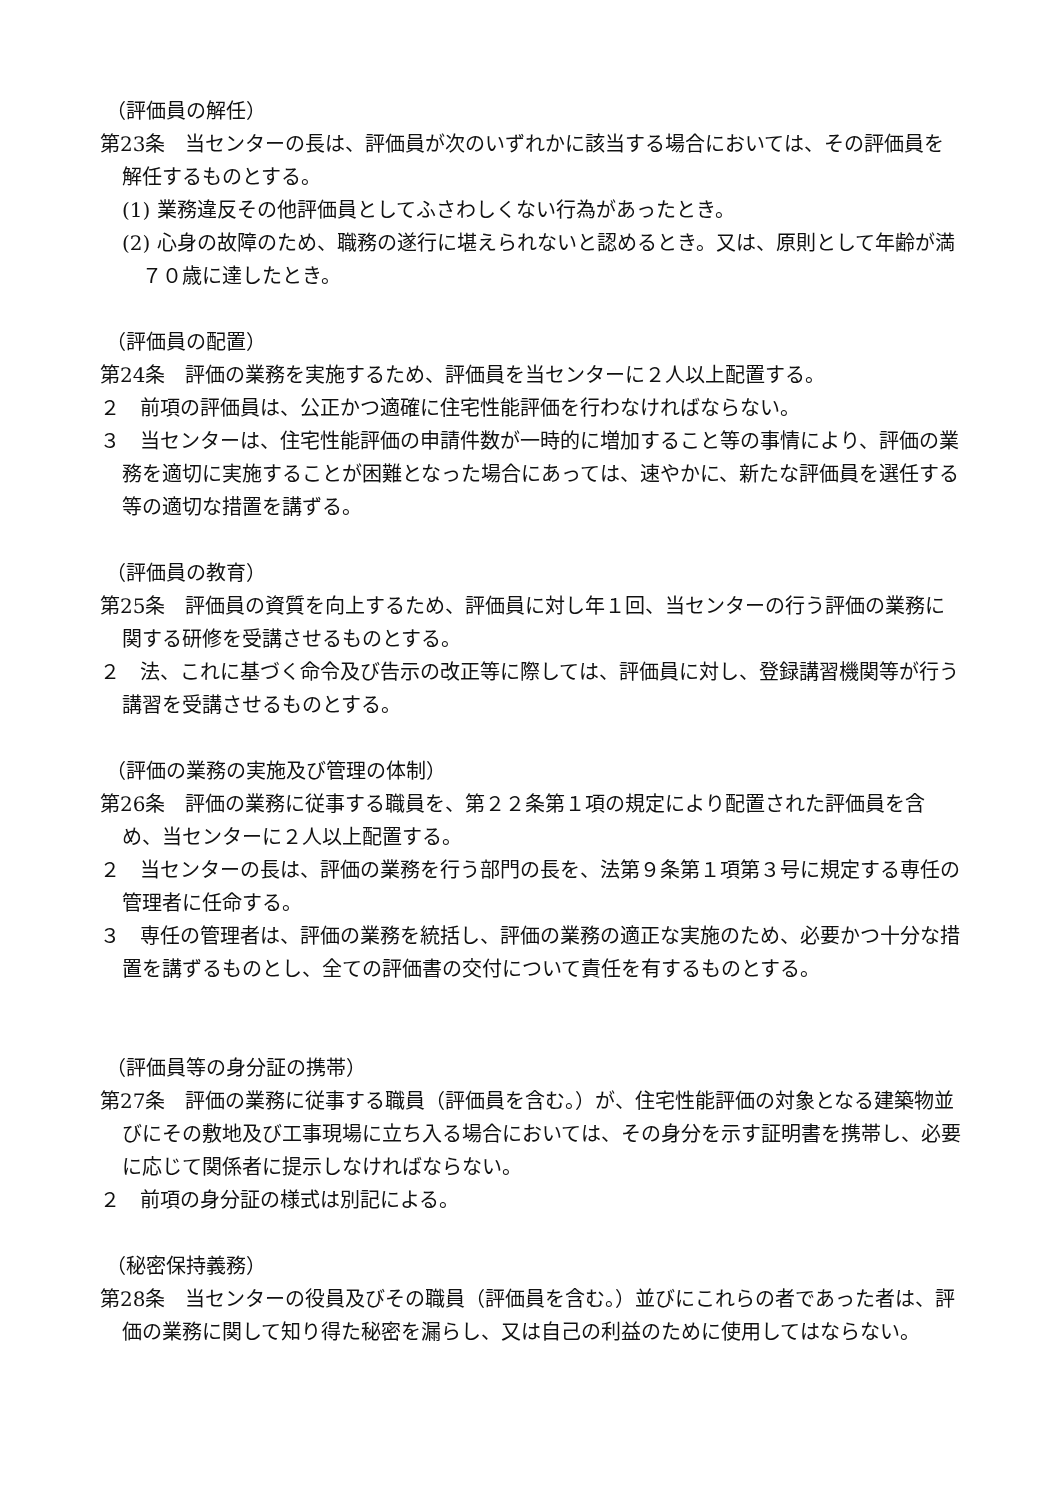（評価員の解任）
第23条　当センターの長は、評価員が次のいずれかに該当する場合においては、その評価員を解任するものとする。
(1) 業務違反その他評価員としてふさわしくない行為があったとき。
(2) 心身の故障のため、職務の遂行に堪えられないと認めるとき。又は、原則として年齢が満７０歳に達したとき。
（評価員の配置）
第24条　評価の業務を実施するため、評価員を当センターに２人以上配置する。
２　前項の評価員は、公正かつ適確に住宅性能評価を行わなければならない。
３　当センターは、住宅性能評価の申請件数が一時的に増加すること等の事情により、評価の業務を適切に実施することが困難となった場合にあっては、速やかに、新たな評価員を選任する等の適切な措置を講ずる。
（評価員の教育）
第25条　評価員の資質を向上するため、評価員に対し年１回、当センターの行う評価の業務に関する研修を受講させるものとする。
２　法、これに基づく命令及び告示の改正等に際しては、評価員に対し、登録講習機関等が行う講習を受講させるものとする。
（評価の業務の実施及び管理の体制）
第26条　評価の業務に従事する職員を、第２２条第１項の規定により配置された評価員を含め、当センターに２人以上配置する。
２　当センターの長は、評価の業務を行う部門の長を、法第９条第１項第３号に規定する専任の管理者に任命する。
３　専任の管理者は、評価の業務を統括し、評価の業務の適正な実施のため、必要かつ十分な措置を講ずるものとし、全ての評価書の交付について責任を有するものとする。
（評価員等の身分証の携帯）
第27条　評価の業務に従事する職員（評価員を含む。）が、住宅性能評価の対象となる建築物並びにその敷地及び工事現場に立ち入る場合においては、その身分を示す証明書を携帯し、必要に応じて関係者に提示しなければならない。
２　前項の身分証の様式は別記による。
（秘密保持義務）
第28条　当センターの役員及びその職員（評価員を含む。）並びにこれらの者であった者は、評価の業務に関して知り得た秘密を漏らし、又は自己の利益のために使用してはならない。